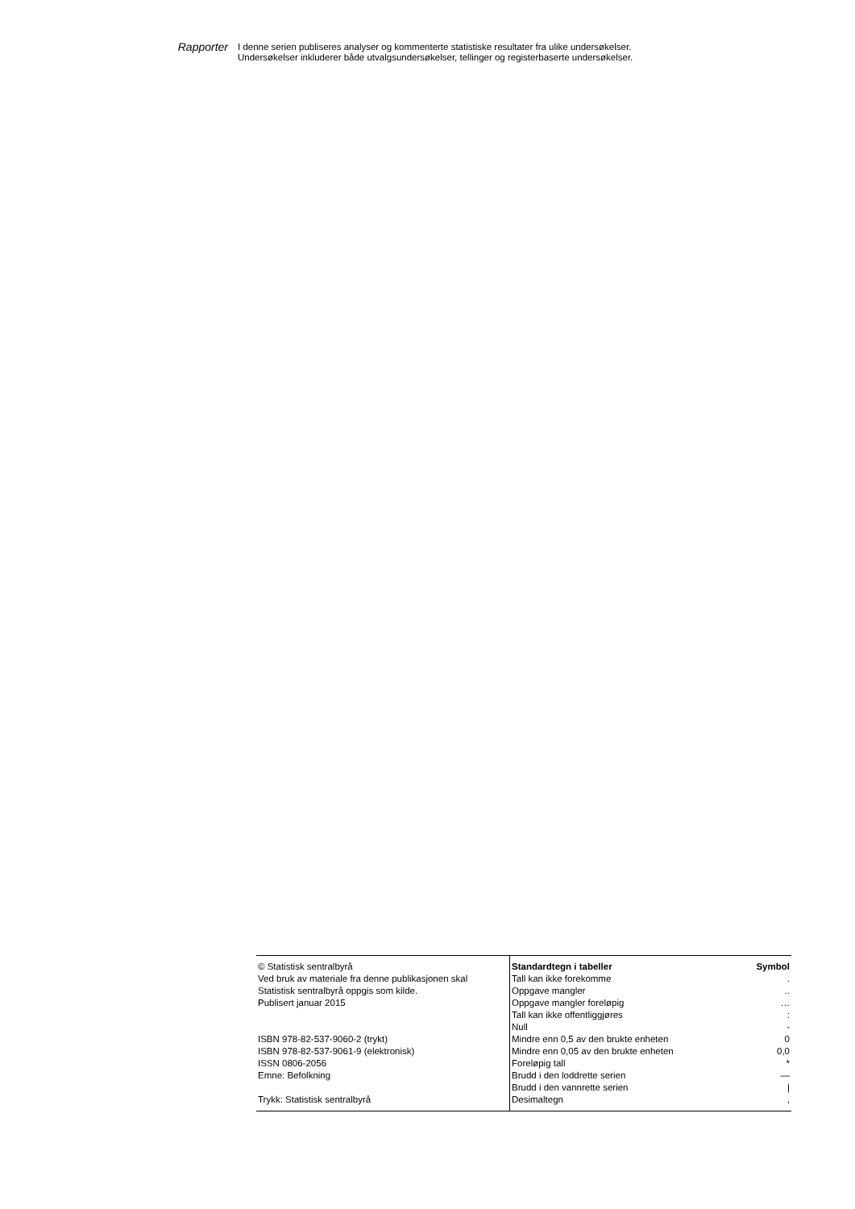Rapporter
I denne serien publiseres analyser og kommenterte statistiske resultater fra ulike undersøkelser.
Undersøkelser inkluderer både utvalgsundersøkelser, tellinger og registerbaserte undersøkelser.
| © Statistisk sentralbyrå | Standardtegn i tabeller | Symbol |
| Ved bruk av materiale fra denne publikasjonen skal | Tall kan ikke forekomme | . |
| Statistisk sentralbyrå oppgis som kilde. | Oppgave mangler | .. |
| Publisert januar 2015 | Oppgave mangler foreløpig | … |
| | Tall kan ikke offentliggjøres | : |
| | Null | - |
| ISBN 978-82-537-9060-2 (trykt) | Mindre enn 0,5 av den brukte enheten | 0 |
| ISBN 978-82-537-9061-9 (elektronisk) | Mindre enn 0,05 av den brukte enheten | 0,0 |
| ISSN 0806-2056 | Foreløpig tall | * |
| Emne: Befolkning | Brudd i den loddrette serien | — |
| | Brudd i den vannrette serien | / |
| Trykk: Statistisk sentralbyrå | Desimaltegn | , |